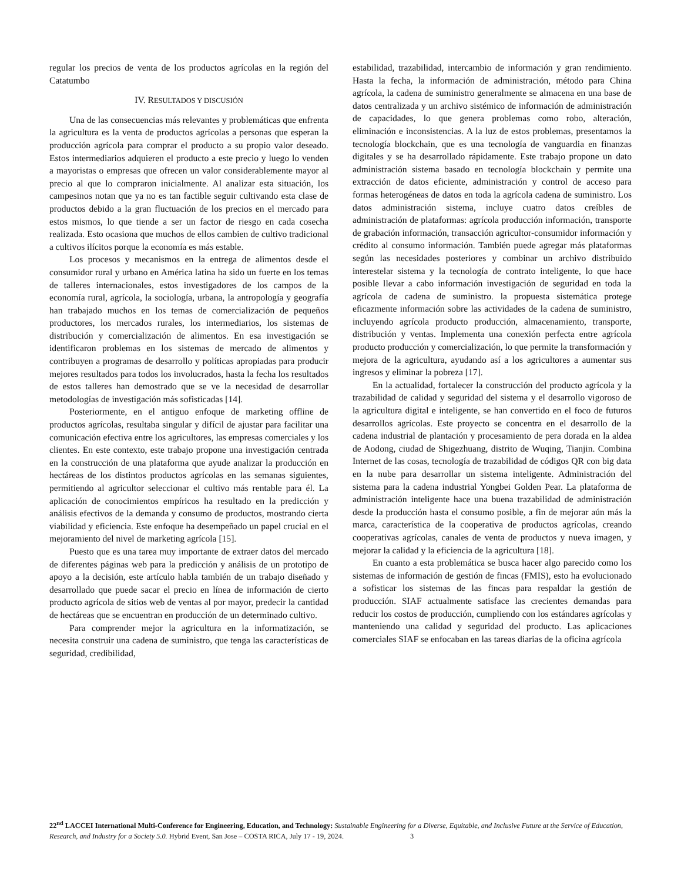regular los precios de venta de los productos agrícolas en la región del Catatumbo
IV. RESULTADOS Y DISCUSIÓN
Una de las consecuencias más relevantes y problemáticas que enfrenta la agricultura es la venta de productos agrícolas a personas que esperan la producción agrícola para comprar el producto a su propio valor deseado. Estos intermediarios adquieren el producto a este precio y luego lo venden a mayoristas o empresas que ofrecen un valor considerablemente mayor al precio al que lo compraron inicialmente. Al analizar esta situación, los campesinos notan que ya no es tan factible seguir cultivando esta clase de productos debido a la gran fluctuación de los precios en el mercado para estos mismos, lo que tiende a ser un factor de riesgo en cada cosecha realizada. Esto ocasiona que muchos de ellos cambien de cultivo tradicional a cultivos ilícitos porque la economía es más estable.
Los procesos y mecanismos en la entrega de alimentos desde el consumidor rural y urbano en América latina ha sido un fuerte en los temas de talleres internacionales, estos investigadores de los campos de la economía rural, agrícola, la sociología, urbana, la antropología y geografía han trabajado muchos en los temas de comercialización de pequeños productores, los mercados rurales, los intermediarios, los sistemas de distribución y comercialización de alimentos. En esa investigación se identificaron problemas en los sistemas de mercado de alimentos y contribuyen a programas de desarrollo y políticas apropiadas para producir mejores resultados para todos los involucrados, hasta la fecha los resultados de estos talleres han demostrado que se ve la necesidad de desarrollar metodologías de investigación más sofisticadas [14].
Posteriormente, en el antiguo enfoque de marketing offline de productos agrícolas, resultaba singular y difícil de ajustar para facilitar una comunicación efectiva entre los agricultores, las empresas comerciales y los clientes. En este contexto, este trabajo propone una investigación centrada en la construcción de una plataforma que ayude analizar la producción en hectáreas de los distintos productos agrícolas en las semanas siguientes, permitiendo al agricultor seleccionar el cultivo más rentable para él. La aplicación de conocimientos empíricos ha resultado en la predicción y análisis efectivos de la demanda y consumo de productos, mostrando cierta viabilidad y eficiencia. Este enfoque ha desempeñado un papel crucial en el mejoramiento del nivel de marketing agrícola [15].
Puesto que es una tarea muy importante de extraer datos del mercado de diferentes páginas web para la predicción y análisis de un prototipo de apoyo a la decisión, este artículo habla también de un trabajo diseñado y desarrollado que puede sacar el precio en línea de información de cierto producto agrícola de sitios web de ventas al por mayor, predecir la cantidad de hectáreas que se encuentran en producción de un determinado cultivo.
Para comprender mejor la agricultura en la informatización, se necesita construir una cadena de suministro, que tenga las características de seguridad, credibilidad,
estabilidad, trazabilidad, intercambio de información y gran rendimiento. Hasta la fecha, la información de administración, método para China agrícola, la cadena de suministro generalmente se almacena en una base de datos centralizada y un archivo sistémico de información de administración de capacidades, lo que genera problemas como robo, alteración, eliminación e inconsistencias. A la luz de estos problemas, presentamos la tecnología blockchain, que es una tecnología de vanguardia en finanzas digitales y se ha desarrollado rápidamente. Este trabajo propone un dato administración sistema basado en tecnología blockchain y permite una extracción de datos eficiente, administración y control de acceso para formas heterogéneas de datos en toda la agrícola cadena de suministro. Los datos administración sistema, incluye cuatro datos creíbles de administración de plataformas: agrícola producción información, transporte de grabación información, transacción agricultor-consumidor información y crédito al consumo información. También puede agregar más plataformas según las necesidades posteriores y combinar un archivo distribuido interestelar sistema y la tecnología de contrato inteligente, lo que hace posible llevar a cabo información investigación de seguridad en toda la agrícola de cadena de suministro. la propuesta sistemática protege eficazmente información sobre las actividades de la cadena de suministro, incluyendo agrícola producto producción, almacenamiento, transporte, distribución y ventas. Implementa una conexión perfecta entre agrícola producto producción y comercialización, lo que permite la transformación y mejora de la agricultura, ayudando así a los agricultores a aumentar sus ingresos y eliminar la pobreza [17].
En la actualidad, fortalecer la construcción del producto agrícola y la trazabilidad de calidad y seguridad del sistema y el desarrollo vigoroso de la agricultura digital e inteligente, se han convertido en el foco de futuros desarrollos agrícolas. Este proyecto se concentra en el desarrollo de la cadena industrial de plantación y procesamiento de pera dorada en la aldea de Aodong, ciudad de Shigezhuang, distrito de Wuqing, Tianjin. Combina Internet de las cosas, tecnología de trazabilidad de códigos QR con big data en la nube para desarrollar un sistema inteligente. Administración del sistema para la cadena industrial Yongbei Golden Pear. La plataforma de administración inteligente hace una buena trazabilidad de administración desde la producción hasta el consumo posible, a fin de mejorar aún más la marca, característica de la cooperativa de productos agrícolas, creando cooperativas agrícolas, canales de venta de productos y nueva imagen, y mejorar la calidad y la eficiencia de la agricultura [18].
En cuanto a esta problemática se busca hacer algo parecido como los sistemas de información de gestión de fincas (FMIS), esto ha evolucionado a sofisticar los sistemas de las fincas para respaldar la gestión de producción. SIAF actualmente satisface las crecientes demandas para reducir los costos de producción, cumpliendo con los estándares agrícolas y manteniendo una calidad y seguridad del producto. Las aplicaciones comerciales SIAF se enfocaban en las tareas diarias de la oficina agrícola
22<sup>nd</sup> LACCEI International Multi-Conference for Engineering, Education, and Technology: Sustainable Engineering for a Diverse, Equitable, and Inclusive Future at the Service of Education, Research, and Industry for a Society 5.0. Hybrid Event, San Jose – COSTA RICA, July 17 - 19, 2024. 3